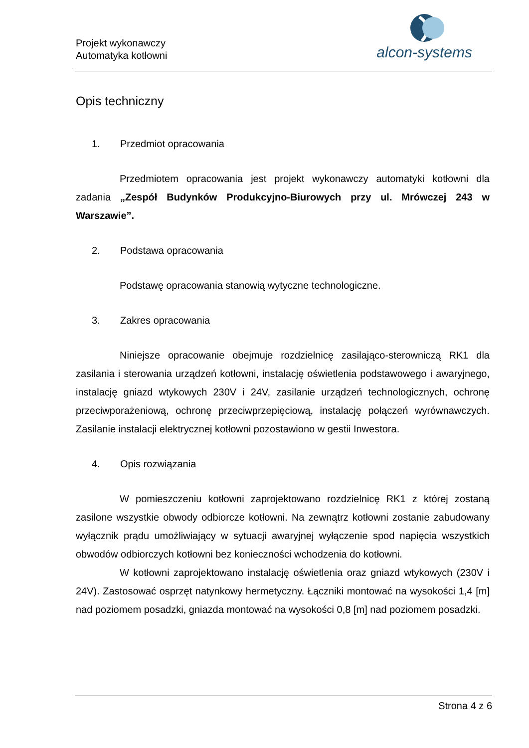Projekt wykonawczy
Automatyka kotłowni
alcon-systems
Opis techniczny
1. Przedmiot opracowania
Przedmiotem opracowania jest projekt wykonawczy automatyki kotłowni dla zadania „Zespół Budynków Produkcyjno-Biurowych przy ul. Mrówczej 243 w Warszawie”.
2. Podstawa opracowania
Podstawę opracowania stanowią wytyczne technologiczne.
3. Zakres opracowania
Niniejsze opracowanie obejmuje rozdzielnicę zasilająco-sterowniczą RK1 dla zasilania i sterowania urządzeń kotłowni, instalację oświetlenia podstawowego i awaryjnego, instalację gniazd wtykowych 230V i 24V, zasilanie urządzeń technologicznych, ochronę przeciwporażeniową, ochronę przeciwprzepięciową, instalację połączeń wyrównawczych. Zasilanie instalacji elektrycznej kotłowni pozostawiono w gestii Inwestora.
4. Opis rozwiązania
W pomieszczeniu kotłowni zaprojektowano rozdzielnicę RK1 z której zostaną zasilone wszystkie obwody odbiorcze kotłowni. Na zewnątrz kotłowni zostanie zabudowany wyłącznik prądu umożliwiający w sytuacji awaryjnej wyłączenie spod napięcia wszystkich obwodów odbiorczych kotłowni bez konieczności wchodzenia do kotłowni.
W kotłowni zaprojektowano instalację oświetlenia oraz gniazd wtykowych (230V i 24V). Zastosować osprzęt natynkowy hermetyczny. Łączniki montować na wysokości 1,4 [m] nad poziomem posadzki, gniazda montować na wysokości 0,8 [m] nad poziomem posadzki.
Strona 4 z 6